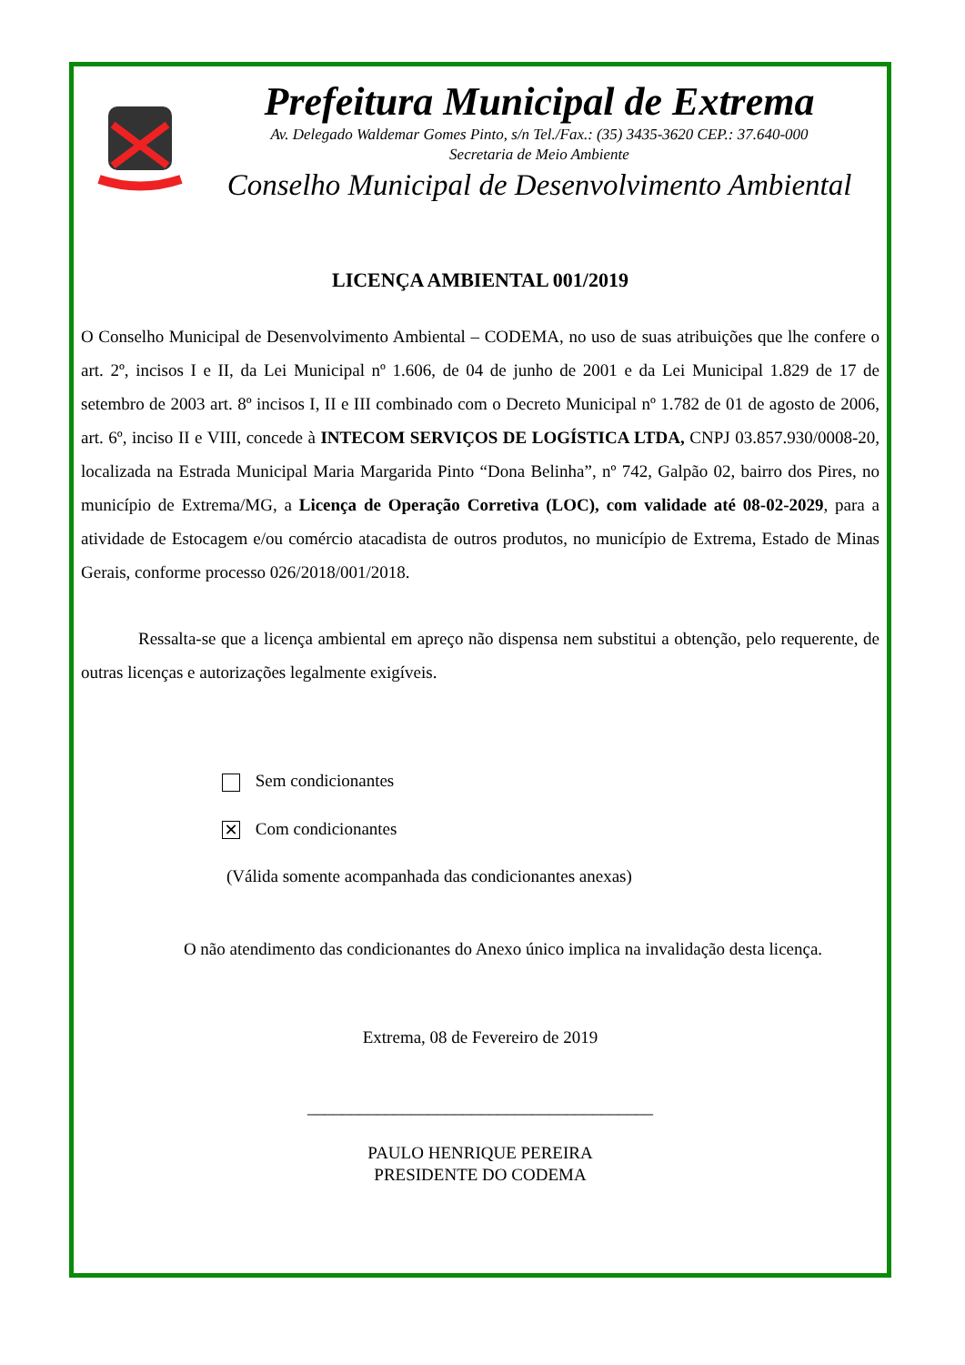Prefeitura Municipal de Extrema
Av. Delegado Waldemar Gomes Pinto, s/n Tel./Fax.: (35) 3435-3620 CEP.: 37.640-000
Secretaria de Meio Ambiente
Conselho Municipal de Desenvolvimento Ambiental
LICENÇA AMBIENTAL 001/2019
O Conselho Municipal de Desenvolvimento Ambiental – CODEMA, no uso de suas atribuições que lhe confere o art. 2º, incisos I e II, da Lei Municipal nº 1.606, de 04 de junho de 2001 e da Lei Municipal 1.829 de 17 de setembro de 2003 art. 8º incisos I, II e III combinado com o Decreto Municipal nº 1.782 de 01 de agosto de 2006, art. 6º, inciso II e VIII, concede à INTECOM SERVIÇOS DE LOGÍSTICA LTDA, CNPJ 03.857.930/0008-20, localizada na Estrada Municipal Maria Margarida Pinto “Dona Belinha”, nº 742, Galpão 02, bairro dos Pires, no município de Extrema/MG, a Licença de Operação Corretiva (LOC), com validade até 08-02-2029, para a atividade de Estocagem e/ou comércio atacadista de outros produtos, no município de Extrema, Estado de Minas Gerais, conforme processo 026/2018/001/2018.
Ressalta-se que a licença ambiental em apreço não dispensa nem substitui a obtenção, pelo requerente, de outras licenças e autorizações legalmente exigíveis.
Sem condicionantes
✕ Com condicionantes
(Válida somente acompanhada das condicionantes anexas)
O não atendimento das condicionantes do Anexo único implica na invalidação desta licença.
Extrema, 08 de Fevereiro de 2019
________________________________________
PAULO HENRIQUE PEREIRA
PRESIDENTE DO CODEMA